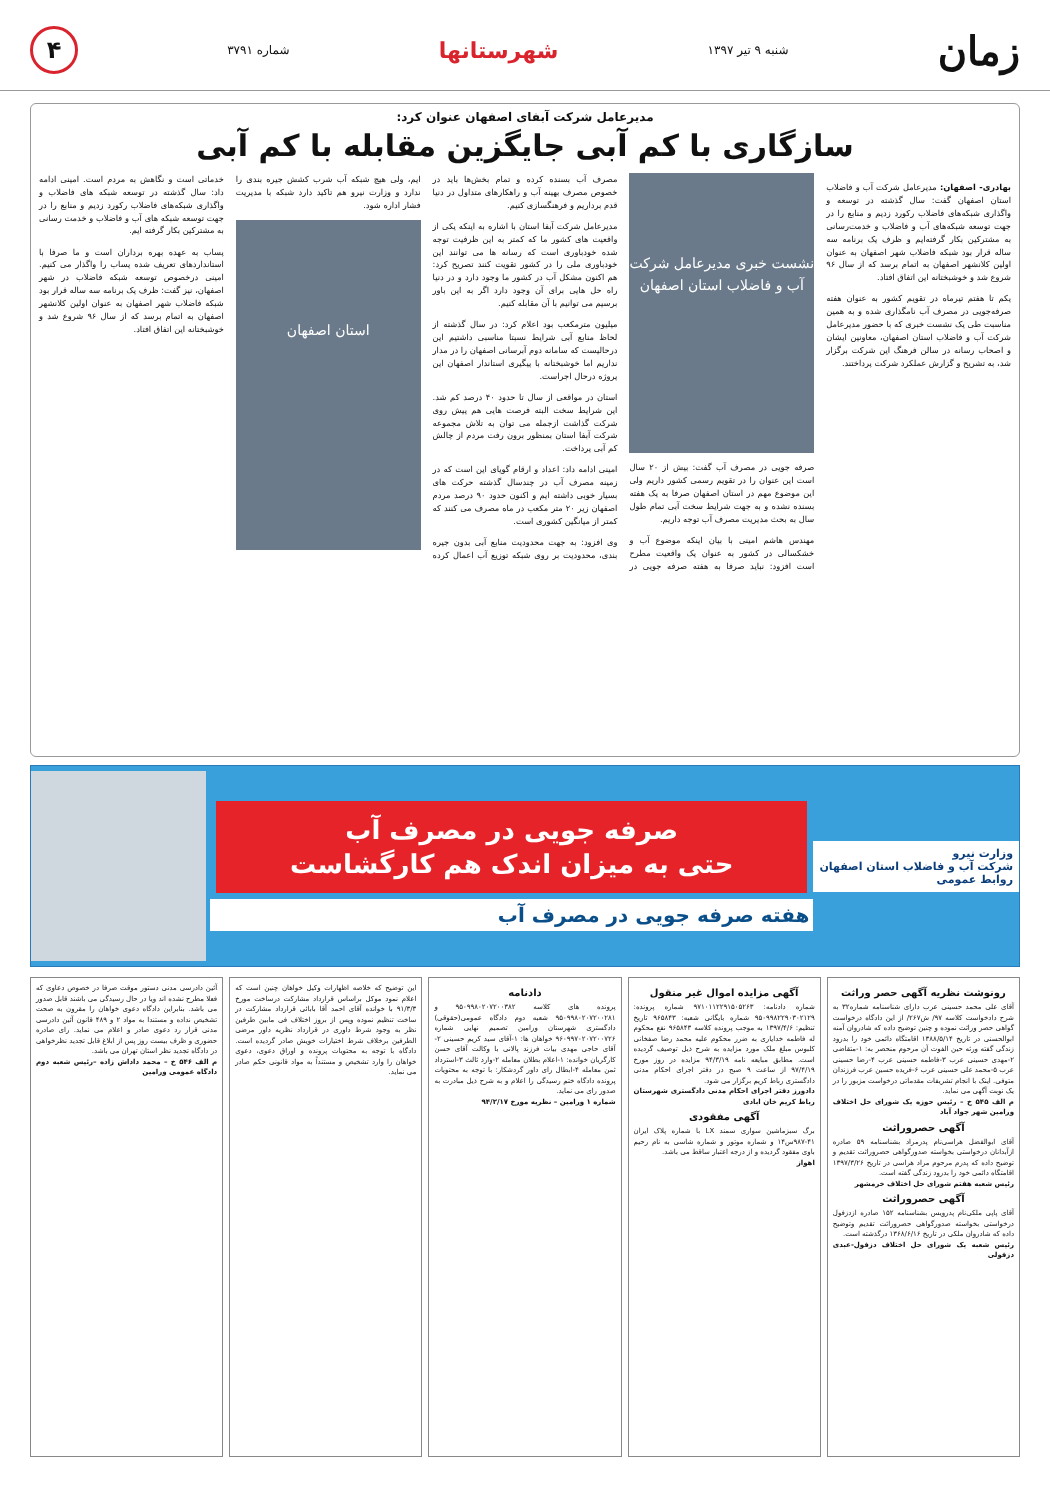زمان
شنبه ۹ تیر ۱۳۹۷
شهرستانها
شماره ۳۷۹۱
۴
مدیرعامل شرکت آبفای اصفهان عنوان کرد:
سازگاری با کم آبی جایگزین مقابله با کم آبی
بهادری- اصفهان: مدیرعامل شرکت آب و فاضلاب استان اصفهان گفت: سال گذشته در توسعه و واگذاری شبکه‌های فاضلاب رکورد زدیم و منابع را در جهت توسعه شبکه‌های آب و فاضلاب و خدمت‌رسانی به مشترکین بکار گرفته‌ایم و ظرف یک برنامه سه ساله قرار بود شبکه فاضلاب شهر اصفهان به عنوان اولین کلانشهر اصفهان به اتمام برسد که از سال ۹۶ شروع شد و خوشبختانه این اتفاق افتاد.
یکم تا هفتم تیرماه در تقویم کشور به عنوان هفته صرفه‌جویی در مصرف آب نامگذاری شده و به همین مناسبت طی یک نشست خبری که با حضور مدیرعامل شرکت آب و فاضلاب استان اصفهان، معاونین ایشان و اصحاب رسانه در سالن فرهنگ این شرکت برگزار شد، به تشریح و گزارش عملکرد شرکت پرداختند.
نشست خبری مدیرعامل شرکت آب و فاضلاب استان اصفهان
صرفه جویی در مصرف آب گفت: بیش از ۲۰ سال است این عنوان را در تقویم رسمی کشور داریم ولی این موضوع مهم در استان اصفهان صرفا به یک هفته بسنده نشده و به جهت شرایط سخت آبی تمام طول سال به بحث مدیریت مصرف آب توجه داریم.
مهندس هاشم امینی با بیان اینکه موضوع آب و خشکسالی در کشور به عنوان یک واقعیت مطرح است افزود: نباید صرفا به هفته صرفه جویی در مصرف آب بسنده کرده و تمام بخش‌ها باید در خصوص مصرف بهینه آب و راهکارهای متداول در دنیا قدم برداریم و فرهنگسازی کنیم.
مدیرعامل شرکت آبفا استان با اشاره به اینکه یکی از واقعیت های کشور ما که کمتر به این ظرفیت توجه شده خودباوری است که رسانه ها می توانند این خودباوری ملی را در کشور تقویت کنند تصریح کرد: هم اکنون مشکل آب در کشور ما وجود دارد و در دنیا راه حل هایی برای آن وجود دارد اگر به این باور برسیم می توانیم با آن مقابله کنیم.
میلیون مترمکعب بود اعلام کرد: در سال گذشته از لحاظ منابع آبی شرایط نسبتا مناسبی داشتیم این درحالیست که سامانه دوم آبرسانی اصفهان را در مدار نداریم اما خوشبختانه با پیگیری استاندار اصفهان این پروژه درحال اجراست.
استان در مواقعی از سال تا حدود ۴۰ درصد کم شد. این شرایط سخت البته فرصت هایی هم پیش روی شرکت گذاشت ازجمله می توان به تلاش مجموعه شرکت آبفا استان بمنظور برون رفت مردم از چالش کم آبی پرداخت.
امینی ادامه داد: اعداد و ارقام گویای این است که در زمینه مصرف آب در چندسال گذشته حرکت های بسیار خوبی داشته ایم و اکنون حدود ۹۰ درصد مردم اصفهان زیر ۲۰ متر مکعب در ماه مصرف می کنند که کمتر از میانگین کشوری است.
وی افزود: به جهت محدودیت منابع آبی بدون جیره بندی، محدودیت بر روی شبکه توزیع آب اعمال کرده ایم، ولی هیچ شبکه آب شرب کشش جیره بندی را ندارد و وزارت نیرو هم تاکید دارد شبکه با مدیریت فشار اداره شود.
استان اصفهان
خدماتی است و نگاهش به مردم است. امینی ادامه داد: سال گذشته در توسعه شبکه های فاضلاب و واگذاری شبکه‌های فاضلاب رکورد زدیم و منابع را در جهت توسعه شبکه های آب و فاضلاب و خدمت رسانی به مشترکین بکار گرفته ایم.
پساب به عهده بهره برداران است و ما صرفا با استانداردهای تعریف شده پساب را واگذار می کنیم. امینی درخصوص توسعه شبکه فاضلاب در شهر اصفهان، نیز گفت: ظرف یک برنامه سه ساله قرار بود شبکه فاضلاب شهر اصفهان به عنوان اولین کلانشهر اصفهان به اتمام برسد که از سال ۹۶ شروع شد و خوشبختانه این اتفاق افتاد.
وزارت نیرو
شرکت آب و فاضلاب استان اصفهان
روابط عمومی
صرفه جویی در مصرف آب
حتی به میزان اندک هم کارگشاست
هفته صرفه جویی در مصرف آب
رونوشت نظریه آگهی حصر وراثت
آقای علی محمد حسینی عرب دارای شناسنامه شماره۳۲ به شرح دادخواست کلاسه ۹۷/ ش۲۶۷/ از این دادگاه درخواست گواهی حصر وراثت نموده و چنین توضیح داده که شادروان آمنه ابوالحسنی در تاریخ ۱۳۸۸/۵/۱۴ اقامتگاه دائمی خود را بدرود زندگی گفته ورثه حین الفوت آن مرحوم منحصر به: ۱-متقاضی ۲-مهدی حسینی عرب ۳-فاطمه حسینی عرب ۴-رضا حسینی عرب ۵-محمد علی حسینی عرب ۶-فریده حسین عرب فرزندان متوفی. اینک با انجام تشریفات مقدماتی درخواست مزبور را در یک نوبت آگهی می نماید.
م الف ۵۴۵ خ – رئیس حوزه یک شورای حل اختلاف ورامین شهر جواد آباد
آگهی حصروراثت
آقای ابوالفضل هراسی‌نام پدرمراد بشناسنامه ۵۹ صادره ازآبدانان درخواستی بخواسته صدورگواهی حصروراثت تقدیم و توضیح داده که پدرم مرحوم مراد هراسی در تاریخ ۱۳۹۷/۳/۲۶ اقامتگاه دائمی خود را بدرود زندگی گفته است.
رئیس شعبه هفتم شورای حل اختلاف خرمشهر
آگهی حصروراثت
آقای پاپی ملکی‌نام پدرویس بشناسنامه ۱۵۲ صادره ازدزفول درخواستی بخواسته صدورگواهی حصروراثت تقدیم وتوضیح داده که شادروان ملکی در تاریخ ۱۳۶۸/۶/۱۶ درگذشته است.
رئیس شعبه یک شورای حل اختلاف دزفول-عبدی دزفولی
آگهی مزایده اموال غیر منقول
شماره دادنامه: ۹۷۱۰۱۱۲۲۹۱۵۰۵۲۶۳ شماره پرونده: ۹۵۰۹۹۸۲۲۹۰۳۰۲۱۲۹ شماره بایگانی شعبه: ۹۶۵۸۴۳ تاریخ تنظیم: ۱۳۹۷/۴/۶ به موجب پرونده کلاسه ۹۶۵۸۴۳ نفع محکوم له فاطمه خدایاری به ضرر محکوم علیه محمد رضا صفخانی کلبوس مبلغ ملک مورد مزایده به شرح ذیل توصیف گردیده است. مطابق مبایعه نامه ۹۴/۳/۱۹ مزایده در روز مورخ ۹۷/۴/۱۹ از ساعت ۹ صبح در دفتر اجرای احکام مدنی دادگستری رباط کریم برگزار می شود.
دادورز دفتر اجرای احکام مدنی دادگستری شهرستان رباط کریم خان ابادی
آگهی مفقودی
برگ سبزماشین سواری سمند LX با شماره پلاک ایران ۴۱-۹۸۷س۱۴ و شماره موتور و شماره شاسی به نام رحیم باوی مفقود گردیده و از درجه اعتبار ساقط می باشد.
اهواز
دادنامه
پرونده های کلاسه ۹۵۰۹۹۸۰۲۰۷۲۰۰۳۸۲ و ۹۵۰۹۹۸۰۲۰۷۲۰۰۲۸۱ شعبه دوم دادگاه عمومی(حقوقی) دادگستری شهرستان ورامین تصمیم نهایی شماره ۹۶۰۹۹۷۰۲۰۷۲۰۰۷۲۶ خواهان ها: ۱-آقای سید کریم حسینی ۲-آقای حاجی مهدی بیات فرزند پالانی با وکالت آقای حسن کارگریان خوانده: ۱-اعلام بطلان معامله ۲-وارد ثالث ۳-استرداد ثمن معامله ۴-ابطال رای داور گردشکار: با توجه به محتویات پرونده دادگاه ختم رسیدگی را اعلام و به شرح ذیل مبادرت به صدور رای می نماید.
شماره ۱ ورامین – نظریه مورخ ۹۴/۲/۱۷
این توضیح که خلاصه اظهارات وکیل خواهان چنین است که اعلام نمود موکل براساس قرارداد مشارکت درساخت مورخ ۹۱/۳/۳ با خوانده آقای احمد آقا بابائی قرارداد مشارکت در ساخت تنظیم نموده وپس از بروز اختلاف فی مابین طرفین نظر به وجود شرط داوری در قرارداد نظریه داور مرضی الطرفین برخلاف شرط اختیارات خویش صادر گردیده است. دادگاه با توجه به محتویات پرونده و اوراق دعوی، دعوی خواهان را وارد تشخیص و مستنداً به مواد قانونی حکم صادر می نماید.
آئین دادرسی مدنی دستور موقت صرفا در خصوص دعاوی که فعلا مطرح نشده اند ویا در حال رسیدگی می باشند قابل صدور می باشد. بنابراین دادگاه دعوی خواهان را مقرون به صحت تشخیص نداده و مستندا به مواد ۲ و ۴۸۹ قانون آئین دادرسی مدنی قرار رد دعوی صادر و اعلام می نماید. رای صادره حضوری و ظرف بیست روز پس از ابلاغ قابل تجدید نظرخواهی در دادگاه تجدید نظر استان تهران می باشد.
م الف ۵۴۶ خ – محمد داداش زاده –رئیس شعبه دوم دادگاه عمومی ورامین